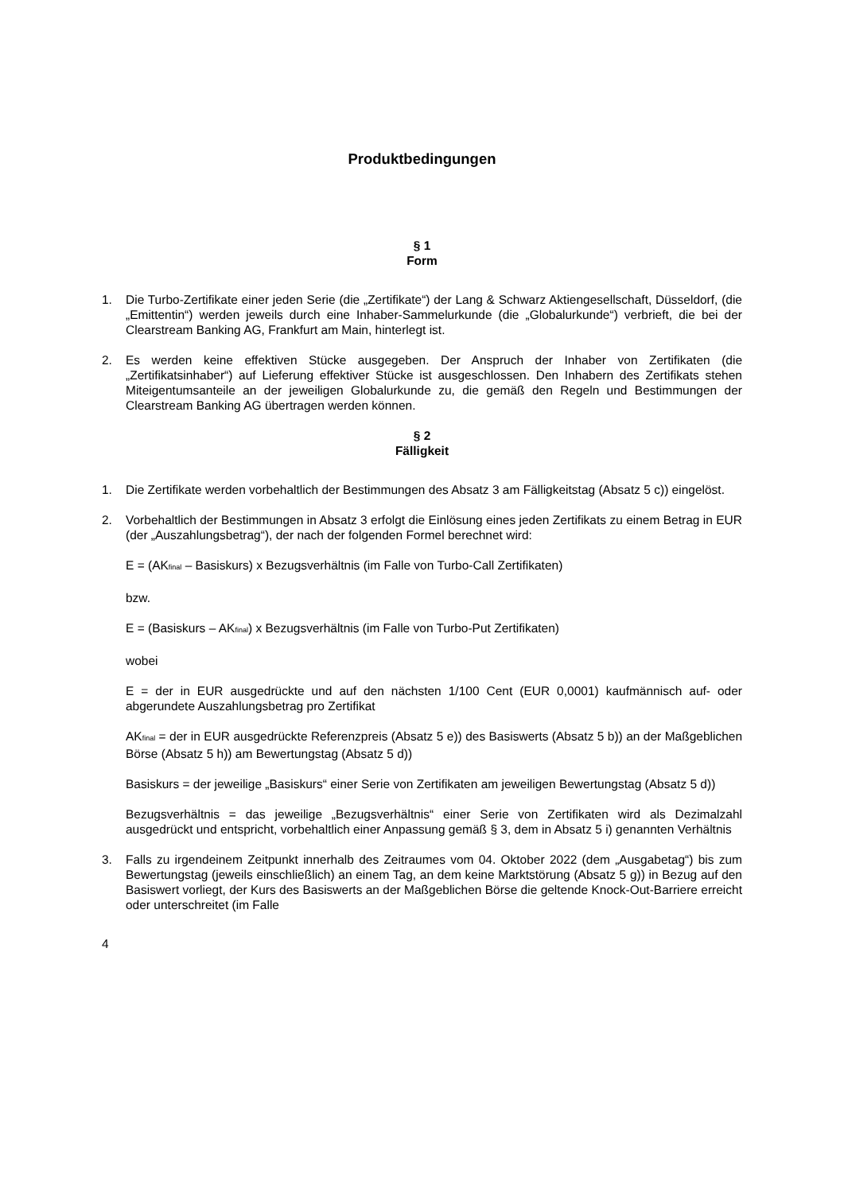Produktbedingungen
§ 1
Form
1. Die Turbo-Zertifikate einer jeden Serie (die „Zertifikate“) der Lang & Schwarz Aktiengesellschaft, Düsseldorf, (die „Emittentin“) werden jeweils durch eine Inhaber-Sammelurkunde (die „Globalurkunde“) verbrieft, die bei der Clearstream Banking AG, Frankfurt am Main, hinterlegt ist.
2. Es werden keine effektiven Stücke ausgegeben. Der Anspruch der Inhaber von Zertifikaten (die „Zertifikatsinhaber“) auf Lieferung effektiver Stücke ist ausgeschlossen. Den Inhabern des Zertifikats stehen Miteigentumsanteile an der jeweiligen Globalurkunde zu, die gemäß den Regeln und Bestimmungen der Clearstream Banking AG übertragen werden können.
§ 2
Fälligkeit
1. Die Zertifikate werden vorbehaltlich der Bestimmungen des Absatz 3 am Fälligkeitstag (Absatz 5 c)) eingelöst.
2. Vorbehaltlich der Bestimmungen in Absatz 3 erfolgt die Einlösung eines jeden Zertifikats zu einem Betrag in EUR (der „Auszahlungsbetrag“), der nach der folgenden Formel berechnet wird:
E = (AK<sub>final</sub> – Basiskurs) x Bezugsverhältnis (im Falle von Turbo-Call Zertifikaten)
bzw.
E = (Basiskurs – AK<sub>final</sub>) x Bezugsverhältnis (im Falle von Turbo-Put Zertifikaten)
wobei
E = der in EUR ausgedrückte und auf den nächsten 1/100 Cent (EUR 0,0001) kaufmännisch auf- oder abgerundete Auszahlungsbetrag pro Zertifikat
AK<sub>final</sub> = der in EUR ausgedrückte Referenzpreis (Absatz 5 e)) des Basiswerts (Absatz 5 b)) an der Maßgeblichen Börse (Absatz 5 h)) am Bewertungstag (Absatz 5 d))
Basiskurs = der jeweilige „Basiskurs“ einer Serie von Zertifikaten am jeweiligen Bewertungstag (Absatz 5 d))
Bezugsverhältnis = das jeweilige „Bezugsverhältnis“ einer Serie von Zertifikaten wird als Dezimalzahl ausgedrückt und entspricht, vorbehaltlich einer Anpassung gemäß § 3, dem in Absatz 5 i) genannten Verhältnis
3. Falls zu irgendeinem Zeitpunkt innerhalb des Zeitraumes vom 04. Oktober 2022 (dem „Ausgabetag“) bis zum Bewertungstag (jeweils einschließlich) an einem Tag, an dem keine Marktstörung (Absatz 5 g)) in Bezug auf den Basiswert vorliegt, der Kurs des Basiswerts an der Maßgeblichen Börse die geltende Knock-Out-Barriere erreicht oder unterschreitet (im Falle
4